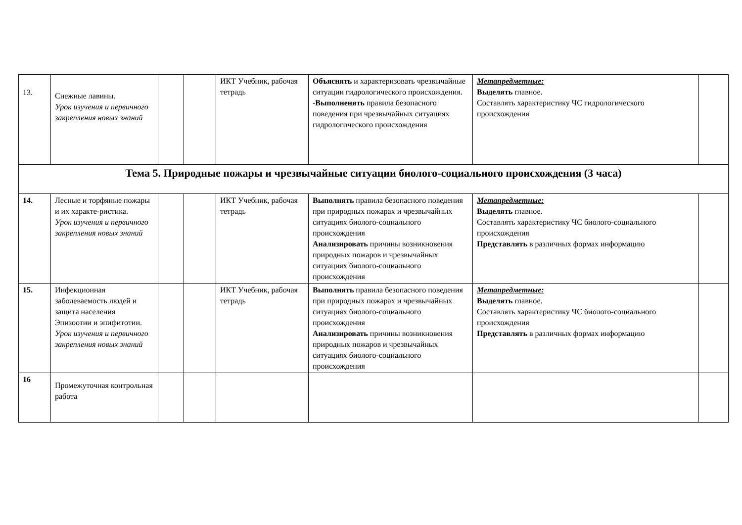| 13. | Снежные лавины. Урок изучения и первичного закрепления новых знаний | | | ИКТ Учебник, рабочая тетрадь | Объяснять и характеризовать чрезвычайные ситуации гидрологического происхождения. - Выполненять правила безопасного поведения при чрезвычайных ситуациях гидрологического происхождения | Метапредметные: Выделять главное. Составлять характеристику ЧС гидрологического происхождения | |
| Тема 5. Природные пожары и чрезвычайные ситуации биолого-социального происхождения (3 часа) | | | | | | | |
| 14. | Лесные и торфяные пожары и их характе-ристика. Урок изучения и первичного закрепления новых знаний | | | ИКТ Учебник, рабочая тетрадь | Выполнять правила безопасного поведения при природных пожарах и чрезвычайных ситуациях биолого-социального происхождения Анализировать причины возникновения природных пожаров и чрезвычайных ситуациях биолого-социального происхождения | Метапредметные: Выделять главное. Составлять характеристику ЧС биолого-социального происхождения Представлять в различных формах информацию | |
| 15. | Инфекционная заболеваемость людей и защита населения Эпизоотии и эпифитотии. Урок изучения и первичного закрепления новых знаний | | | ИКТ Учебник, рабочая тетрадь | Выполнять правила безопасного поведения при природных пожарах и чрезвычайных ситуациях биолого-социального происхождения Анализировать причины возникновения природных пожаров и чрезвычайных ситуациях биолого-социального происхождения | Метапредметные: Выделять главное. Составлять характеристику ЧС биолого-социального происхождения Представлять в различных формах информацию | |
| 16 | Промежуточная контрольная работа | | | | | | |